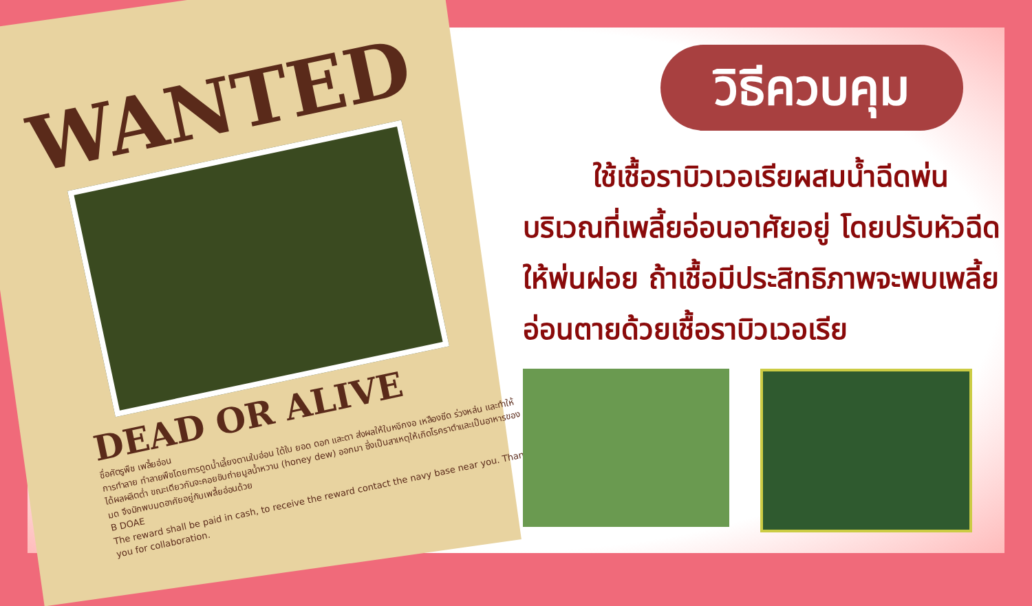WANTED
DEAD OR ALIVE
ชื่อศัตรูพืช เพลี้ยอ่อน
การทำลาย ทำลายพืชโดยการดูดน้ำเลี้ยงตามใบอ่อน ใต้ใบ ยอด ดอก และตา ส่งผลให้ใบหงิกงอ เหลืองซีด ร่วงหล่น และทำให้ได้ผลผลิตต่ำ ขณะเดียวกันจะคอยขับถ่ายมูลน้ำหวาน (honey dew) ออกมา ซึ่งเป็นสาเหตุให้เกิดโรคราดำและเป็นอาหารของมด จึงมักพบมดอาศัยอยู่กับเพลี้ยอ่อนด้วย
B DOAE
The reward shall be paid in cash, to receive the reward contact the navy base near you. Thank you for collaboration.
วิธีควบคุม
ใช้เชื้อราบิวเวอเรียผสมน้ำฉีดพ่น บริเวณที่เพลี้ยอ่อนอาศัยอยู่ โดยปรับหัวฉีดให้พ่นฝอย ถ้าเชื้อมีประสิทธิภาพจะพบเพลี้ยอ่อนตายด้วยเชื้อราบิวเวอเรีย